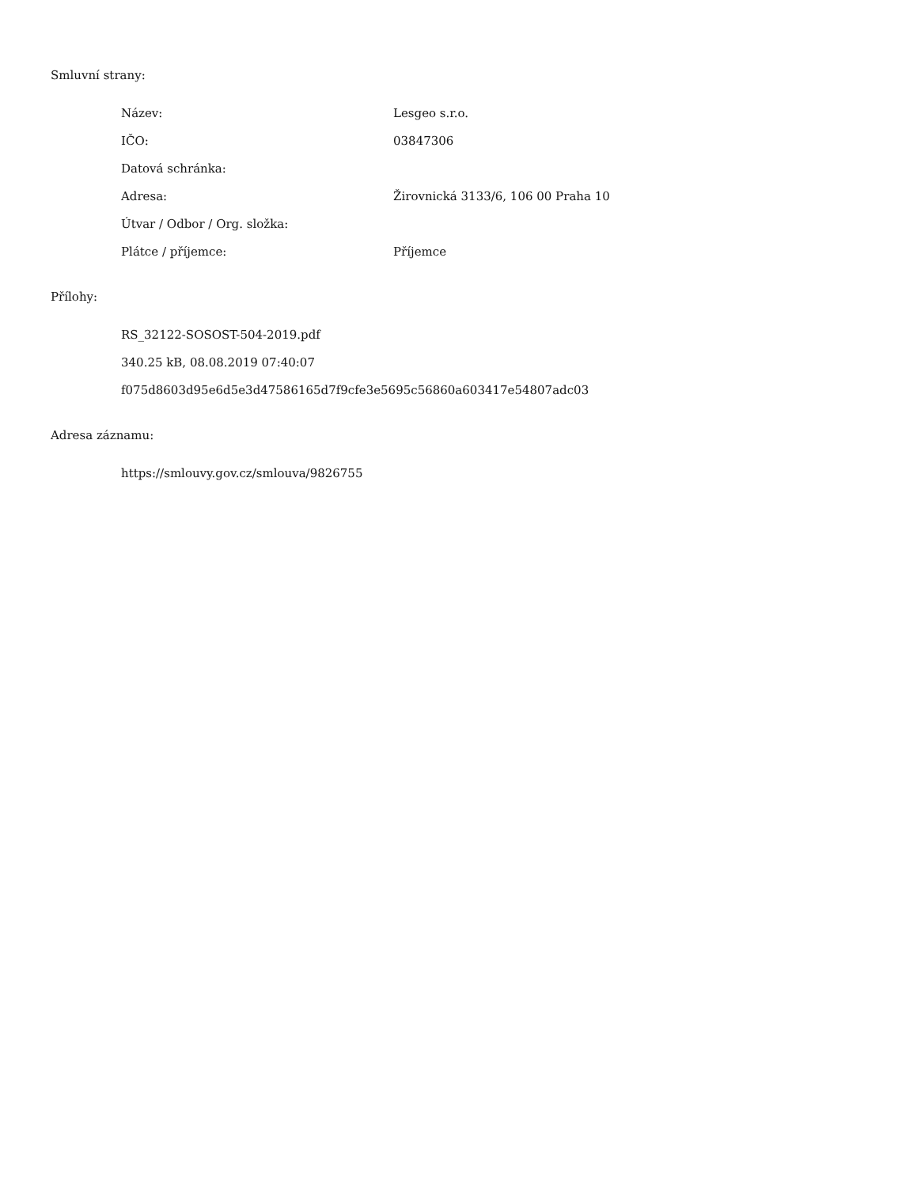Smluvní strany:
| Název: | Lesgeo s.r.o. |
| IČO: | 03847306 |
| Datová schránka: | |
| Adresa: | Žirovnická 3133/6, 106 00 Praha 10 |
| Útvar / Odbor / Org. složka: | |
| Plátce / příjemce: | Příjemce |
Přílohy:
RS_32122-SOSOST-504-2019.pdf
340.25 kB, 08.08.2019 07:40:07
f075d8603d95e6d5e3d47586165d7f9cfe3e5695c56860a603417e54807adc03
Adresa záznamu:
https://smlouvy.gov.cz/smlouva/9826755